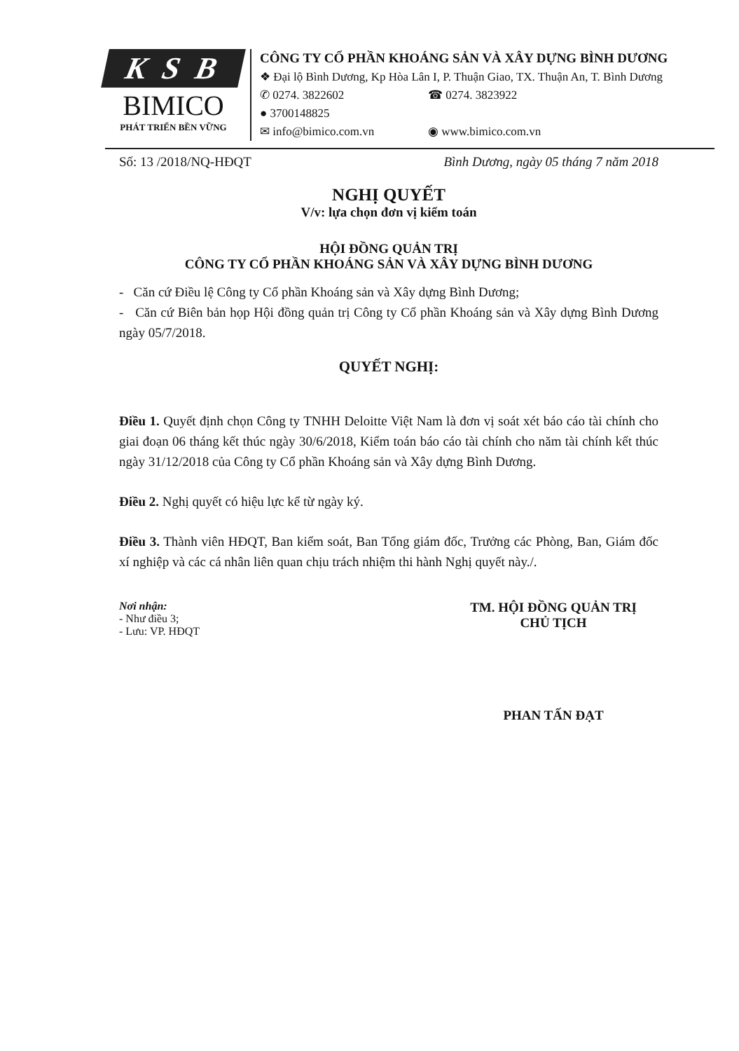K S B
BIMICO
PHÁT TRIỂN BỀN VỮNG
CÔNG TY CỔ PHẦN KHOÁNG SẢN VÀ XÂY DỰNG BÌNH DƯƠNG
❖ Đại lộ Bình Dương, Kp Hòa Lân I, P. Thuận Giao, TX. Thuận An, T. Bình Dương
✆ 0274. 3822602 ☎ 0274. 3823922
● 3700148825
✉ info@bimico.com.vn ◉ www.bimico.com.vn
Số: 13 /2018/NQ-HĐQT Bình Dương, ngày 05 tháng 7 năm 2018
NGHỊ QUYẾT
V/v: lựa chọn đơn vị kiểm toán
HỘI ĐỒNG QUẢN TRỊ
CÔNG TY CỔ PHẦN KHOÁNG SẢN VÀ XÂY DỰNG BÌNH DƯƠNG
- Căn cứ Điều lệ Công ty Cổ phần Khoáng sản và Xây dựng Bình Dương;
- Căn cứ Biên bản họp Hội đồng quản trị Công ty Cổ phần Khoáng sản và Xây dựng Bình Dương ngày 05/7/2018.
QUYẾT NGHỊ:
Điều 1. Quyết định chọn Công ty TNHH Deloitte Việt Nam là đơn vị soát xét báo cáo tài chính cho giai đoạn 06 tháng kết thúc ngày 30/6/2018, Kiểm toán báo cáo tài chính cho năm tài chính kết thúc ngày 31/12/2018 của Công ty Cổ phần Khoáng sản và Xây dựng Bình Dương.
Điều 2. Nghị quyết có hiệu lực kể từ ngày ký.
Điều 3. Thành viên HĐQT, Ban kiểm soát, Ban Tổng giám đốc, Trưởng các Phòng, Ban, Giám đốc xí nghiệp và các cá nhân liên quan chịu trách nhiệm thi hành Nghị quyết này./.
Nơi nhận:
- Như điều 3;
- Lưu: VP. HĐQT
TM. HỘI ĐỒNG QUẢN TRỊ
CHỦ TỊCH
PHAN TẤN ĐẠT